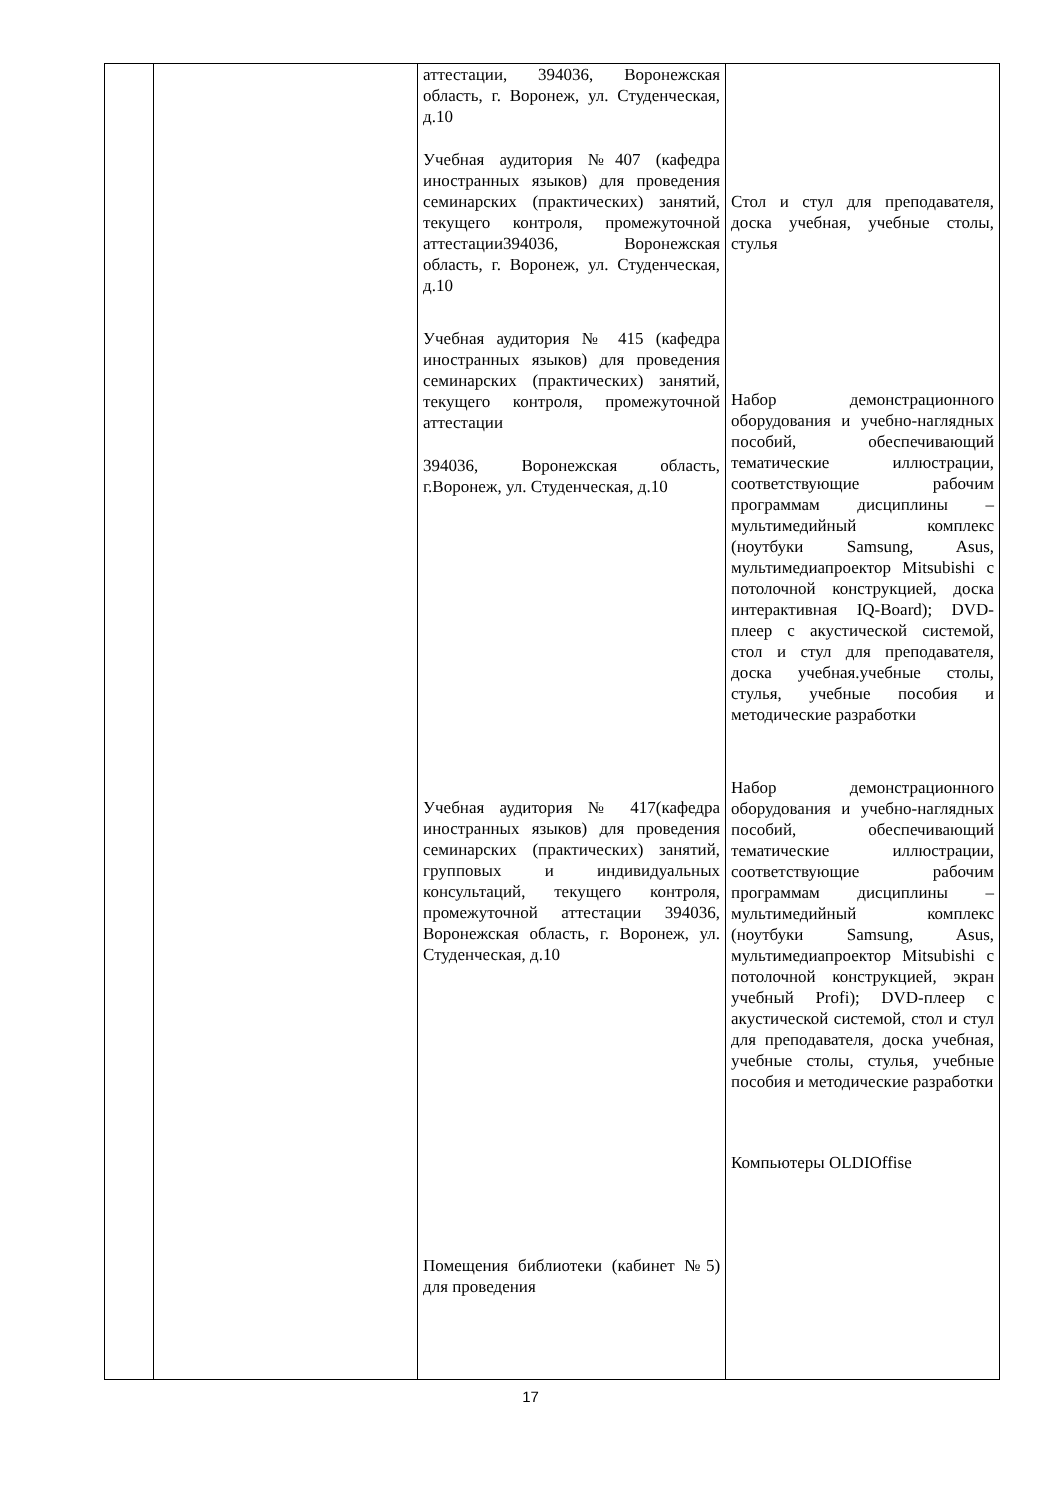| | | аттестации, 394036, Воронежская область, г. Воронеж, ул. Студенческая, д.10 Учебная аудитория №407 (кафедра иностранных языков) для проведения семинарских (практических) занятий, текущего контроля, промежуточной аттестации394036, Воронежская область, г. Воронеж, ул. Студенческая, д.10 Учебная аудитория № 415 (кафедра иностранных языков) для проведения семинарских (практических) занятий, текущего контроля, промежуточной аттестации 394036, Воронежская область, г.Воронеж, ул. Студенческая, д.10 Учебная аудитория № 417(кафедра иностранных языков) для проведения семинарских (практических) занятий, групповых и индивидуальных консультаций, текущего контроля, промежуточной аттестации 394036, Воронежская область, г. Воронеж, ул. Студенческая, д.10 Помещения библиотеки (кабинет №5) для проведения | Стол и стул для преподавателя, доска учебная, учебные столы, стулья Набор демонстрационного оборудования и учебно-наглядных пособий, обеспечивающий тематические иллюстрации, соответствующие рабочим программам дисциплины – мультимедийный комплекс (ноутбуки Samsung, Asus, мультимедиапроектор Mitsubishi с потолочной конструкцией, доска интерактивная IQ-Board); DVD-плеер с акустической системой, стол и стул для преподавателя, доска учебная.учебные столы, стулья, учебные пособия и методические разработки Набор демонстрационного оборудования и учебно-наглядных пособий, обеспечивающий тематические иллюстрации, соответствующие рабочим программам дисциплины – мультимедийный комплекс (ноутбуки Samsung, Asus, мультимедиапроектор Mitsubishi с потолочной конструкцией, экран учебный Profi); DVD-плеер с акустической системой, стол и стул для преподавателя, доска учебная, учебные столы, стулья, учебные пособия и методические разработки Компьютеры OLDIOffise |
17